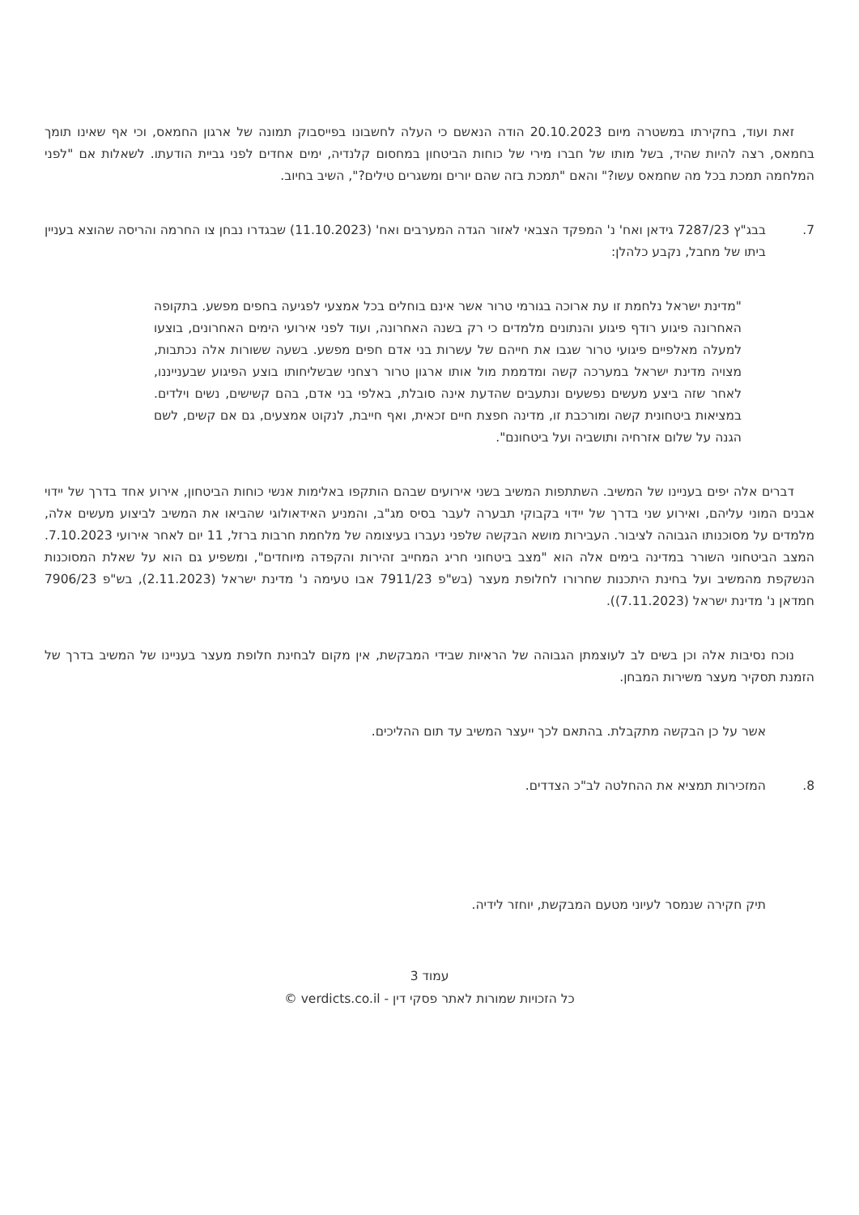זאת ועוד, בחקירתו במשטרה מיום 20.10.2023 הודה הנאשם כי העלה לחשבונו בפייסבוק תמונה של ארגון החמאס, וכי אף שאינו תומך בחמאס, רצה להיות שהיד, בשל מותו של חברו מירי של כוחות הביטחון במחסום קלנדיה, ימים אחדים לפני גביית הודעתו. לשאלות אם "לפני המלחמה תמכת בכל מה שחמאס עשו?" והאם "תמכת בזה שהם יורים ומשגרים טילים?", השיב בחיוב.
7. בבג"ץ 7287/23 גידאן ואח' נ' המפקד הצבאי לאזור הגדה המערבים ואח' (11.10.2023) שבגדרו נבחן צו החרמה והריסה שהוצא בעניין ביתו של מחבל, נקבע כלהלן:
"מדינת ישראל נלחמת זו עת ארוכה בגורמי טרור אשר אינם בוחלים בכל אמצעי לפגיעה בחפים מפשע. בתקופה האחרונה פיגוע רודף פיגוע והנתונים מלמדים כי רק בשנה האחרונה, ועוד לפני אירועי הימים האחרונים, בוצעו למעלה מאלפיים פיגועי טרור שגבו את חייהם של עשרות בני אדם חפים מפשע. בשעה ששורות אלה נכתבות, מצויה מדינת ישראל במערכה קשה ומדממת מול אותו ארגון טרור רצחני שבשליחותו בוצע הפיגוע שבענייננו, לאחר שזה ביצע מעשים נפשעים ונתעבים שהדעת אינה סובלת, באלפי בני אדם, בהם קשישים, נשים וילדים. במציאות ביטחונית קשה ומורכבת זו, מדינה חפצת חיים זכאית, ואף חייבת, לנקוט אמצעים, גם אם קשים, לשם הגנה על שלום אזרחיה ותושביה ועל ביטחונם".
דברים אלה יפים בעניינו של המשיב. השתתפות המשיב בשני אירועים שבהם הותקפו באלימות אנשי כוחות הביטחון, אירוע אחד בדרך של יידוי אבנים המוני עליהם, ואירוע שני בדרך של יידוי בקבוקי תבערה לעבר בסיס מג"ב, והמניע האידאולוגי שהביאו את המשיב לביצוע מעשים אלה, מלמדים על מסוכנותו הגבוהה לציבור. העבירות מושא הבקשה שלפני נעברו בעיצומה של מלחמת חרבות ברזל, 11 יום לאחר אירועי 7.10.2023. המצב הביטחוני השורר במדינה בימים אלה הוא "מצב ביטחוני חריג המחייב זהירות והקפדה מיוחדים", ומשפיע גם הוא על שאלת המסוכנות הנשקפת מהמשיב ועל בחינת היתכנות שחרורו לחלופת מעצר (בש"פ 7911/23 אבו טעימה נ' מדינת ישראל (2.11.2023), בש"פ 7906/23 חמדאן נ' מדינת ישראל (7.11.2023)).
נוכח נסיבות אלה וכן בשים לב לעוצמתן הגבוהה של הראיות שבידי המבקשת, אין מקום לבחינת חלופת מעצר בעניינו של המשיב בדרך של הזמנת תסקיר מעצר משירות המבחן.
אשר על כן הבקשה מתקבלת. בהתאם לכך ייעצר המשיב עד תום ההליכים.
8. המזכירות תמציא את ההחלטה לב"כ הצדדים.
תיק חקירה שנמסר לעיוני מטעם המבקשת, יוחזר לידיה.
עמוד 3
כל הזכויות שמורות לאתר פסקי דין - verdicts.co.il ©